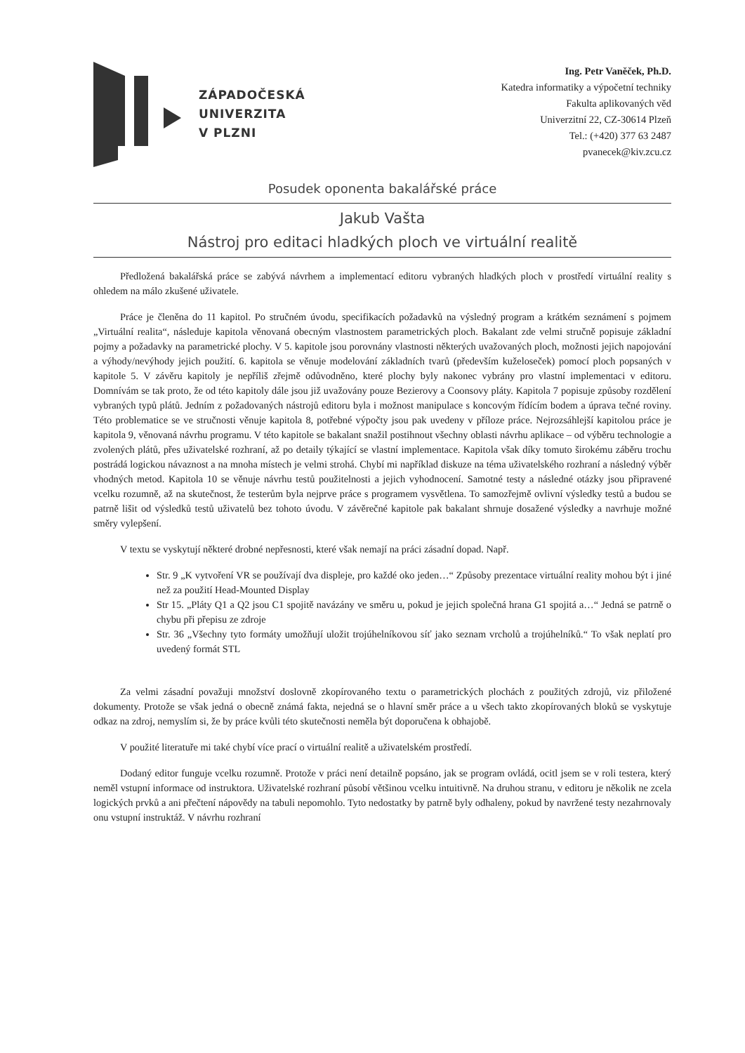ZÁPADOČESKÁ
UNIVERZITA
V PLZNI
Ing. Petr Vaněček, Ph.D.
Katedra informatiky a výpočetní techniky
Fakulta aplikovaných věd
Univerzitní 22, CZ-30614 Plzeň
Tel.: (+420) 377 63 2487
pvanecek@kiv.zcu.cz
Posudek oponenta bakalářské práce
Jakub Vašta
Nástroj pro editaci hladkých ploch ve virtuální realitě
Předložená bakalářská práce se zabývá návrhem a implementací editoru vybraných hladkých ploch v prostředí virtuální reality s ohledem na málo zkušené uživatele.
Práce je členěna do 11 kapitol. Po stručném úvodu, specifikacích požadavků na výsledný program a krátkém seznámení s pojmem „Virtuální realita“, následuje kapitola věnovaná obecným vlastnostem parametrických ploch. Bakalant zde velmi stručně popisuje základní pojmy a požadavky na parametrické plochy. V 5. kapitole jsou porovnány vlastnosti některých uvažovaných ploch, možnosti jejich napojování a výhody/nevýhody jejich použití. 6. kapitola se věnuje modelování základních tvarů (především kuželoseček) pomocí ploch popsaných v kapitole 5. V závěru kapitoly je nepříliš zřejmě odůvodněno, které plochy byly nakonec vybrány pro vlastní implementaci v editoru. Domnívám se tak proto, že od této kapitoly dále jsou již uvažovány pouze Bezierovy a Coonsovy pláty. Kapitola 7 popisuje způsoby rozdělení vybraných typů plátů. Jedním z požadovaných nástrojů editoru byla i možnost manipulace s koncovým řídícím bodem a úprava tečné roviny. Této problematice se ve stručnosti věnuje kapitola 8, potřebné výpočty jsou pak uvedeny v příloze práce. Nejrozsáhlejší kapitolou práce je kapitola 9, věnovaná návrhu programu. V této kapitole se bakalant snažil postihnout všechny oblasti návrhu aplikace – od výběru technologie a zvolených plátů, přes uživatelské rozhraní, až po detaily týkající se vlastní implementace. Kapitola však díky tomuto širokému záběru trochu postrádá logickou návaznost a na mnoha místech je velmi strohá. Chybí mi například diskuze na téma uživatelského rozhraní a následný výběr vhodných metod. Kapitola 10 se věnuje návrhu testů použitelnosti a jejich vyhodnocení. Samotné testy a následné otázky jsou připravené vcelku rozumně, až na skutečnost, že testerům byla nejprve práce s programem vysvětlena. To samozřejmě ovlivní výsledky testů a budou se patrně lišit od výsledků testů uživatelů bez tohoto úvodu. V závěrečné kapitole pak bakalant shrnuje dosažené výsledky a navrhuje možné směry vylepšení.
V textu se vyskytují některé drobné nepřesnosti, které však nemají na práci zásadní dopad. Např.
Str. 9 „K vytvoření VR se používají dva displeje, pro každé oko jeden…“ Způsoby prezentace virtuální reality mohou být i jiné než za použití Head-Mounted Display
Str 15. „Pláty Q1 a Q2 jsou C1 spojitě navázány ve směru u, pokud je jejich společná hrana G1 spojitá a…“ Jedná se patrně o chybu při přepisu ze zdroje
Str. 36 „Všechny tyto formáty umožňují uložit trojúhelníkovou síť jako seznam vrcholů a trojúhelníků.“ To však neplatí pro uvedený formát STL
Za velmi zásadní považuji množství doslovně zkopírovaného textu o parametrických plochách z použitých zdrojů, viz přiložené dokumenty. Protože se však jedná o obecně známá fakta, nejedná se o hlavní směr práce a u všech takto zkopírovaných bloků se vyskytuje odkaz na zdroj, nemyslím si, že by práce kvůli této skutečnosti neměla být doporučena k obhajobě.
V použité literatuře mi také chybí více prací o virtuální realitě a uživatelském prostředí.
Dodaný editor funguje vcelku rozumně. Protože v práci není detailně popsáno, jak se program ovládá, ocitl jsem se v roli testera, který neměl vstupní informace od instruktora. Uživatelské rozhraní působí většinou vcelku intuitivně. Na druhou stranu, v editoru je několik ne zcela logických prvků a ani přečtení nápovědy na tabuli nepomohlo. Tyto nedostatky by patrně byly odhaleny, pokud by navržené testy nezahrnovaly onu vstupní instruktáž. V návrhu rozhraní